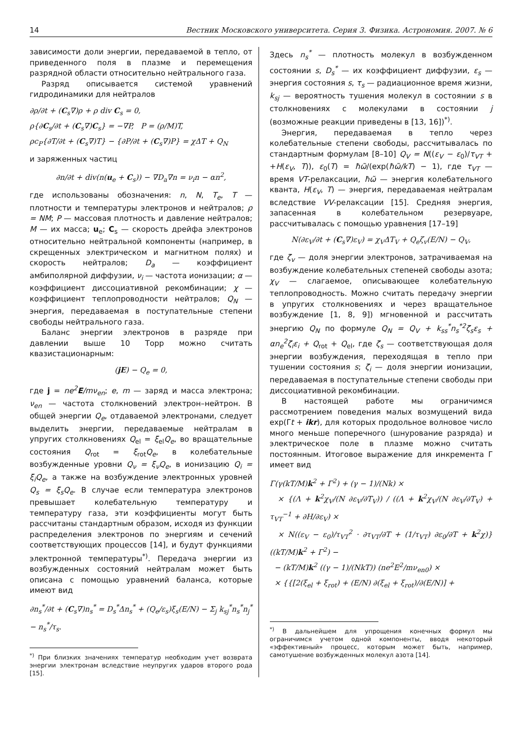14 Вестник Московского университета. Серия 3. Физика. Астрономия. 2007. № 6
зависимости доли энергии, передаваемой в тепло, от приведенного поля в плазме и перемещения разрядной области относительно нейтрального газа.
Разряд описывается системой уравнений гидродинамики для нейтралов
∂ρ/∂t + (C<sub>s</sub>∇)ρ + ρ div C<sub>s</sub> = 0,
ρ{∂C<sub>s</sub>/∂t + (C<sub>s</sub>∇)C<sub>s</sub>} = −∇P, P = (ρ/M)T,
ρc<sub>P</sub>{∂T/∂t + (C<sub>s</sub>∇)T} − {∂P/∂t + (C<sub>s</sub>∇)P} = χΔT + Q<sub>N</sub>
и заряженных частиц
∂n/∂t + div(n(u<sub>e</sub> + C<sub>s</sub>)) − ∇D<sub>a</sub>∇n = ν<sub>i</sub>n − αn<sup>2</sup>,
где использованы обозначения: n, N, T<sub>e</sub>, T — плотности и температуры электронов и нейтралов; ρ = NM; P — массовая плотность и давление нейтралов; M — их масса; u<sub>e</sub>; C<sub>s</sub> — скорость дрейфа электронов относительно нейтральной компоненты (например, в скрещенных электрическом и магнитном полях) и скорость нейтралов; D<sub>a</sub> — коэффициент амбиполярной диффузии, ν<sub>i</sub> — частота ионизации; α — коэффициент диссоциативной рекомбинации; χ — коэффициент теплопроводности нейтралов; Q<sub>N</sub> — энергия, передаваемая в поступательные степени свободы нейтрального газа.
Баланс энергии электронов в разряде при давлении выше 10 Торр можно считать квазистационарным:
(jE) − Q<sub>e</sub> = 0,
где j = ne<sup>2</sup>E/mν<sub>en</sub>; e, m — заряд и масса электрона; ν<sub>en</sub> — частота столкновений электрон–нейтрон. В общей энергии Q<sub>e</sub>, отдаваемой электронами, следует выделить энергии, передаваемые нейтралам в упругих столкновениях Q<sub>el</sub> = ξ<sub>el</sub>Q<sub>e</sub>, во вращательные состояния Q<sub>rot</sub> = ξ<sub>rot</sub>Q<sub>e</sub>, в колебательные возбужденные уровни Q<sub>ν</sub> = ξ<sub>ν</sub>Q<sub>e</sub>, в ионизацию Q<sub>i</sub> = ξ<sub>i</sub>Q<sub>e</sub>, а также на возбуждение электронных уровней Q<sub>s</sub> = ξ<sub>s</sub>Q<sub>e</sub>. В случае если температура электронов превышает колебательную температуру и температуру газа, эти коэффициенты могут быть рассчитаны стандартным образом, исходя из функции распределения электронов по энергиям и сечений соответствующих процессов [14], и будут функциями электронной температуры<sup>*)</sup>. Передача энергии из возбужденных состояний нейтралам может быть описана с помощью уравнений баланса, которые имеют вид
∂n<sub>s</sub><sup>*</sup>/∂t + (C<sub>s</sub>∇)n<sub>s</sub><sup>*</sup> = D<sub>s</sub><sup>*</sup>Δn<sub>s</sub><sup>*</sup> + (Q<sub>e</sub>/ε<sub>s</sub>)ξ<sub>s</sub>(E/N) − Σ<sub>j</sub> k<sub>sj</sub><sup>*</sup>n<sub>s</sub><sup>*</sup>n<sub>j</sub><sup>*</sup> − n<sub>s</sub><sup>*</sup>/τ<sub>s</sub>.
<sup>*)</sup> При близких значениях температур необходим учет возврата энергии электронам вследствие неупругих ударов второго рода [15].
Здесь n<sub>s</sub><sup>*</sup> — плотность молекул в возбужденном состоянии s, D<sub>s</sub><sup>*</sup> — их коэффициент диффузии, ε<sub>s</sub> — энергия состояния s, τ<sub>s</sub> — радиационное время жизни, k<sub>sj</sub> — вероятность тушения молекул в состоянии s в столкновениях с молекулами в состоянии j (возможные реакции приведены в [13, 16])<sup>*)</sup>.
Энергия, передаваемая в тепло через колебательные степени свободы, рассчитывалась по стандартным формулам [8–10] Q<sub>V</sub> = N((ε<sub>V</sub> − ε<sub>0</sub>)/τ<sub>VT</sub> + +H(ε<sub>V</sub>, T)), ε<sub>0</sub>(T) = ħω̃/(exp(ħω̃/kT) − 1), где τ<sub>VT</sub> — время VT-релаксации, ħω̃ — энергия колебательного кванта, H(ε<sub>V</sub>, T) — энергия, передаваемая нейтралам вследствие VV-релаксации [15]. Средняя энергия, запасенная в колебательном резервуаре, рассчитывалась с помощью уравнения [17–19]
N(∂ε<sub>V</sub>/∂t + (C<sub>s</sub>∇)ε<sub>V</sub>) = χ<sub>V</sub>ΔT<sub>V</sub> + Q<sub>e</sub>ζ<sub>v</sub>(E/N) − Q<sub>V</sub>,
где ζ<sub>v</sub> — доля энергии электронов, затрачиваемая на возбуждение колебательных степеней свободы азота; χ<sub>V</sub> — слагаемое, описывающее колебательную теплопроводность. Можно считать передачу энергии в упругих столкновениях и через вращательное возбуждение [1, 8, 9]) мгновенной и рассчитать энергию Q<sub>N</sub> по формуле Q<sub>N</sub> = Q<sub>V</sub> + k<sub>ss</sub><sup>*</sup>n<sub>s</sub><sup>*2</sup>ζ<sub>s</sub>ε<sub>s</sub> + αn<sub>e</sub><sup>2</sup>ζ<sub>i</sub>ε<sub>i</sub> + Q<sub>rot</sub> + Q<sub>el</sub>, где ζ<sub>s</sub> — соответствующая доля энергии возбуждения, переходящая в тепло при тушении состояния s; ζ<sub>i</sub> — доля энергии ионизации, передаваемая в поступательные степени свободы при диссоциативной рекомбинации.
В настоящей работе мы ограничимся рассмотрением поведения малых возмущений вида exp(Γt + ikr), для которых продольное волновое число много меньше поперечного (шнурование разряда) и электрическое поле в плазме можно считать постоянным. Итоговое выражение для инкремента Γ имеет вид
Γ(γ(kT/M)k<sup>2</sup> + Γ<sup>2</sup>) + (γ − 1)/(Nk) ×
× {(Λ + k<sup>2</sup>χ<sub>V</sub>/(N ∂ε<sub>V</sub>/∂T<sub>V</sub>)) / ((Λ + k<sup>2</sup>χ<sub>V</sub>/(N ∂ε<sub>V</sub>/∂T<sub>V</sub>) + τ<sub>VT</sub><sup>−1</sup> + ∂H/∂ε<sub>V</sub>) ×
× N((ε<sub>V</sub> − ε<sub>0</sub>)/τ<sub>VT</sub><sup>2</sup> · ∂τ<sub>VT</sub>/∂T + (1/τ<sub>VT</sub>) ∂ε<sub>0</sub>/∂T + k<sup>2</sup>χ)} ((kT/M)k<sup>2</sup> + Γ<sup>2</sup>) −
− (kT/M)k<sup>2</sup> ((γ − 1)/(NkT)) (ne<sup>2</sup>E<sup>2</sup>/mν<sub>en0</sub>) ×
× {{[2(ξ<sub>el</sub> + ξ<sub>rot</sub>) + (E/N) ∂(ξ<sub>el</sub> + ξ<sub>rot</sub>)/∂(E/N)] +
<sup>*)</sup> В дальнейшем для упрощения конечных формул мы ограничимся учетом одной компоненты, вводя некоторый «эффективный» процесс, которым может быть, например, самотушение возбужденных молекул азота [14].